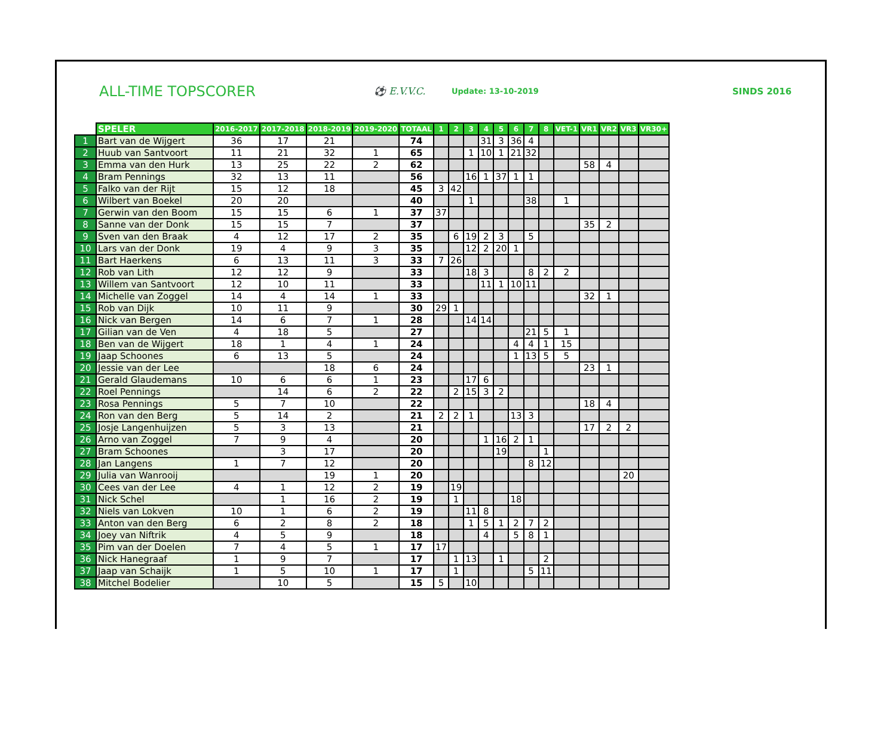ALL-TIME TOPSCORER
⚽ E.V.V.C.
Update: 13-10-2019
SINDS 2016
| | SPELER | 2016-2017 | 2017-2018 | 2018-2019 | 2019-2020 | TOTAAL | 1 | 2 | 3 | 4 | 5 | 6 | 7 | 8 | VET-1 | VR1 | VR2 | VR3 | VR30+ |
| --- | --- | --- | --- | --- | --- | --- | --- | --- | --- | --- | --- | --- | --- | --- | --- | --- | --- | --- | --- |
| 1 | Bart van de Wijgert | 36 | 17 | 21 | | 74 | | | | 31 | 3 | 36 | 4 | | | | | | |
| 2 | Huub van Santvoort | 11 | 21 | 32 | 1 | 65 | | | 1 | 10 | 1 | 21 | 32 | | | | | | |
| 3 | Emma van den Hurk | 13 | 25 | 22 | 2 | 62 | | | | | | | | | | 58 | 4 | | |
| 4 | Bram Pennings | 32 | 13 | 11 | | 56 | | | 16 | 1 | 37 | 1 | 1 | | | | | | |
| 5 | Falko van der Rijt | 15 | 12 | 18 | | 45 | 3 | 42 | | | | | | | | | | | |
| 6 | Wilbert van Boekel | 20 | 20 | | | 40 | | | 1 | | | | 38 | | 1 | | | | |
| 7 | Gerwin van den Boom | 15 | 15 | 6 | 1 | 37 | 37 | | | | | | | | | | | | |
| 8 | Sanne van der Donk | 15 | 15 | 7 | | 37 | | | | | | | | | | 35 | 2 | | |
| 9 | Sven van den Braak | 4 | 12 | 17 | 2 | 35 | | 6 | 19 | 2 | 3 | | 5 | | | | | | |
| 10 | Lars van der Donk | 19 | 4 | 9 | 3 | 35 | | | 12 | 2 | 20 | 1 | | | | | | | |
| 11 | Bart Haerkens | 6 | 13 | 11 | 3 | 33 | 7 | 26 | | | | | | | | | | | |
| 12 | Rob van Lith | 12 | 12 | 9 | | 33 | | | 18 | 3 | | | 8 | 2 | 2 | | | | |
| 13 | Willem van Santvoort | 12 | 10 | 11 | | 33 | | | | 11 | 1 | 10 | 11 | | | | | | |
| 14 | Michelle van Zoggel | 14 | 4 | 14 | 1 | 33 | | | | | | | | | | 32 | 1 | | |
| 15 | Rob van Dijk | 10 | 11 | 9 | | 30 | 29 | 1 | | | | | | | | | | | |
| 16 | Nick van Bergen | 14 | 6 | 7 | 1 | 28 | | | 14 | 14 | | | | | | | | | |
| 17 | Gilian van de Ven | 4 | 18 | 5 | | 27 | | | | | | | 21 | 5 | 1 | | | | |
| 18 | Ben van de Wijgert | 18 | 1 | 4 | 1 | 24 | | | | | | 4 | 4 | 1 | 15 | | | | |
| 19 | Jaap Schoones | 6 | 13 | 5 | | 24 | | | | | | 1 | 13 | 5 | 5 | | | | |
| 20 | Jessie van der Lee | | | 18 | 6 | 24 | | | | | | | | | | 23 | 1 | | |
| 21 | Gerald Glaudemans | 10 | 6 | 6 | 1 | 23 | | | 17 | 6 | | | | | | | | | |
| 22 | Roel Pennings | | 14 | 6 | 2 | 22 | | 2 | 15 | 3 | 2 | | | | | | | | |
| 23 | Rosa Pennings | 5 | 7 | 10 | | 22 | | | | | | | | | | 18 | 4 | | |
| 24 | Ron van den Berg | 5 | 14 | 2 | | 21 | 2 | 2 | 1 | | | 13 | 3 | | | | | | |
| 25 | Josje Langenhuijzen | 5 | 3 | 13 | | 21 | | | | | | | | | | 17 | 2 | 2 | |
| 26 | Arno van Zoggel | 7 | 9 | 4 | | 20 | | | | 1 | 16 | 2 | 1 | | | | | | |
| 27 | Bram Schoones | | 3 | 17 | | 20 | | | | | 19 | | | 1 | | | | | |
| 28 | Jan Langens | 1 | 7 | 12 | | 20 | | | | | | | 8 | 12 | | | | | |
| 29 | Julia van Wanrooij | | | 19 | 1 | 20 | | | | | | | | | | | | 20 | |
| 30 | Cees van der Lee | 4 | 1 | 12 | 2 | 19 | | 19 | | | | | | | | | | | |
| 31 | Nick Schel | | 1 | 16 | 2 | 19 | | 1 | | | | 18 | | | | | | | |
| 32 | Niels van Lokven | 10 | 1 | 6 | 2 | 19 | | | 11 | 8 | | | | | | | | | |
| 33 | Anton van den Berg | 6 | 2 | 8 | 2 | 18 | | | 1 | 5 | 1 | 2 | 7 | 2 | | | | | |
| 34 | Joey van Niftrik | 4 | 5 | 9 | | 18 | | | | 4 | | 5 | 8 | 1 | | | | | |
| 35 | Pim van der Doelen | 7 | 4 | 5 | 1 | 17 | 17 | | | | | | | | | | | | |
| 36 | Nick Hanegraaf | 1 | 9 | 7 | | 17 | | 1 | 13 | | 1 | | | 2 | | | | | |
| 37 | Jaap van Schaijk | 1 | 5 | 10 | 1 | 17 | | 1 | | | | | 5 | 11 | | | | | |
| 38 | Mitchel Bodelier | | 10 | 5 | | 15 | 5 | | 10 | | | | | | | | | | |